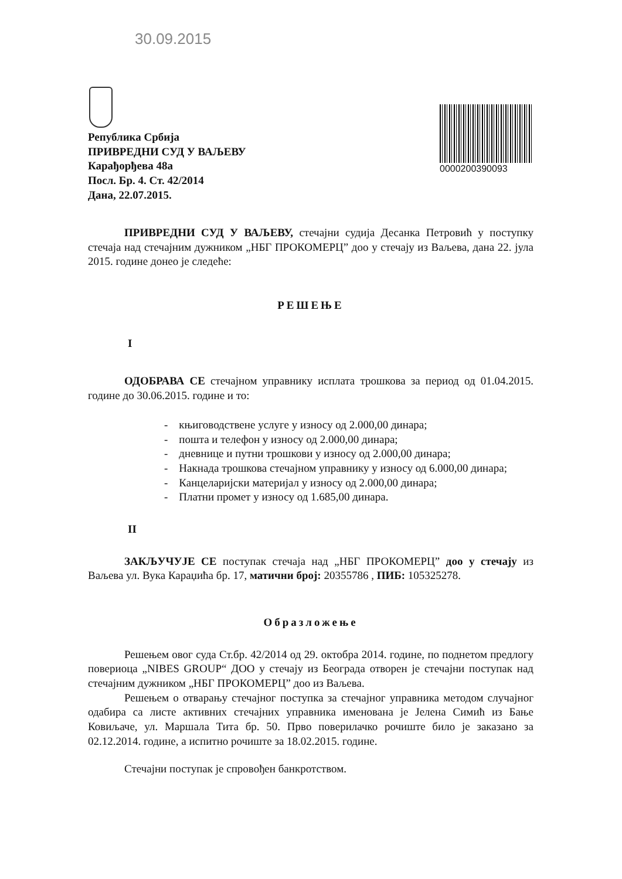30.09.2015
Република Србија
ПРИВРЕДНИ СУД У ВАЉЕВУ
Карађорђева 48а
Посл. Бр. 4. Ст. 42/2014
Дана, 22.07.2015.
0000200390093
ПРИВРЕДНИ СУД У ВАЉЕВУ, стечајни судија Десанка Петровић у поступку стечаја над стечајним дужником „НБГ ПРОКОМЕРЦ” доо у стечају из Ваљева, дана 22. јула 2015. године донео је следеће:
РЕШЕЊЕ
I
ОДОБРАВА СЕ стечајном управнику исплата трошкова за период од 01.04.2015. године до 30.06.2015. године и то:
- књиговодствене услуге у износу од 2.000,00 динара;
- пошта и телефон у износу од 2.000,00 динара;
- дневнице и путни трошкови у износу од 2.000,00 динара;
- Накнада трошкова стечајном управнику у износу од 6.000,00 динара;
- Канцеларијски материјал у износу од 2.000,00 динара;
- Платни промет у износу од 1.685,00 динара.
II
ЗАКЉУЧУЈЕ СЕ поступак стечаја над „НБГ ПРОКОМЕРЦ” доо у стечају из Ваљева ул. Вука Караџића бр. 17, матични број: 20355786 , ПИБ: 105325278.
Образложење
Решењем овог суда Ст.бр. 42/2014 од 29. октобра 2014. године, по поднетом предлогу повериоца „NIBES GROUP“ ДОО у стечају из Београда отворен је стечајни поступак над стечајним дужником „НБГ ПРОКОМЕРЦ” доо из Ваљева.
Решењем о отварању стечајног поступка за стечајног управника методом случајног одабира са листе активних стечајних управника именована је Јелена Симић из Бање Ковиљаче, ул. Маршала Тита бр. 50. Прво поверилачко рочиште било је заказано за 02.12.2014. године, а испитно рочиште за 18.02.2015. године.
Стечајни поступак је спровођен банкротством.